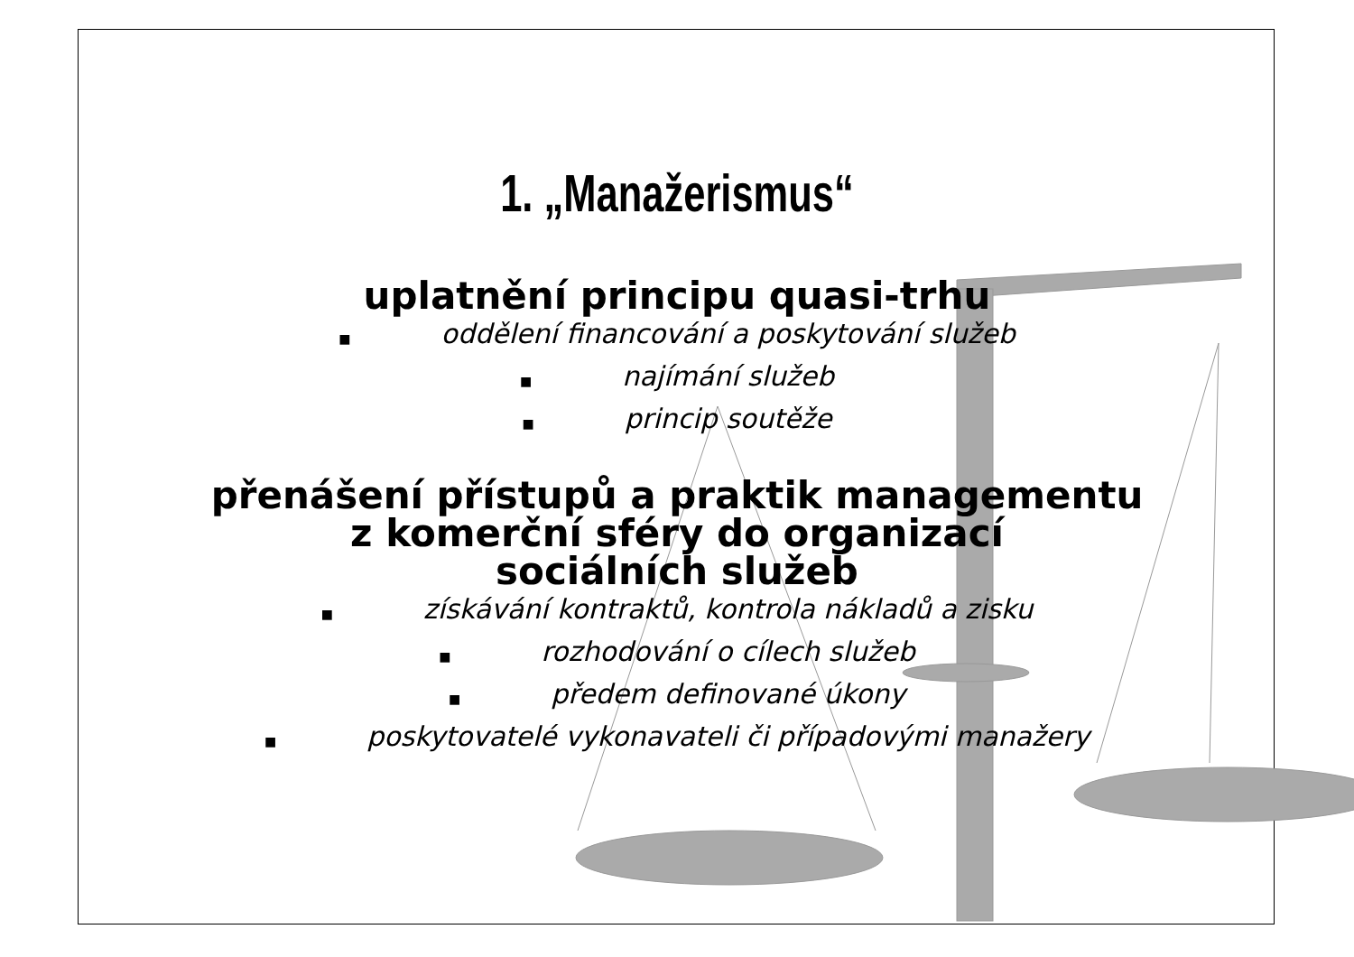1. „Manažerismus“
uplatnění principu quasi-trhu
■ oddělení financování a poskytování služeb
■ najímání služeb
■ princip soutěže
přenášení přístupů a praktik managementu
z komerční sféry do organizací
sociálních služeb
■ získávání kontraktů, kontrola nákladů a zisku
■ rozhodování o cílech služeb
■ předem definované úkony
■ poskytovatelé vykonavateli či případovými manažery